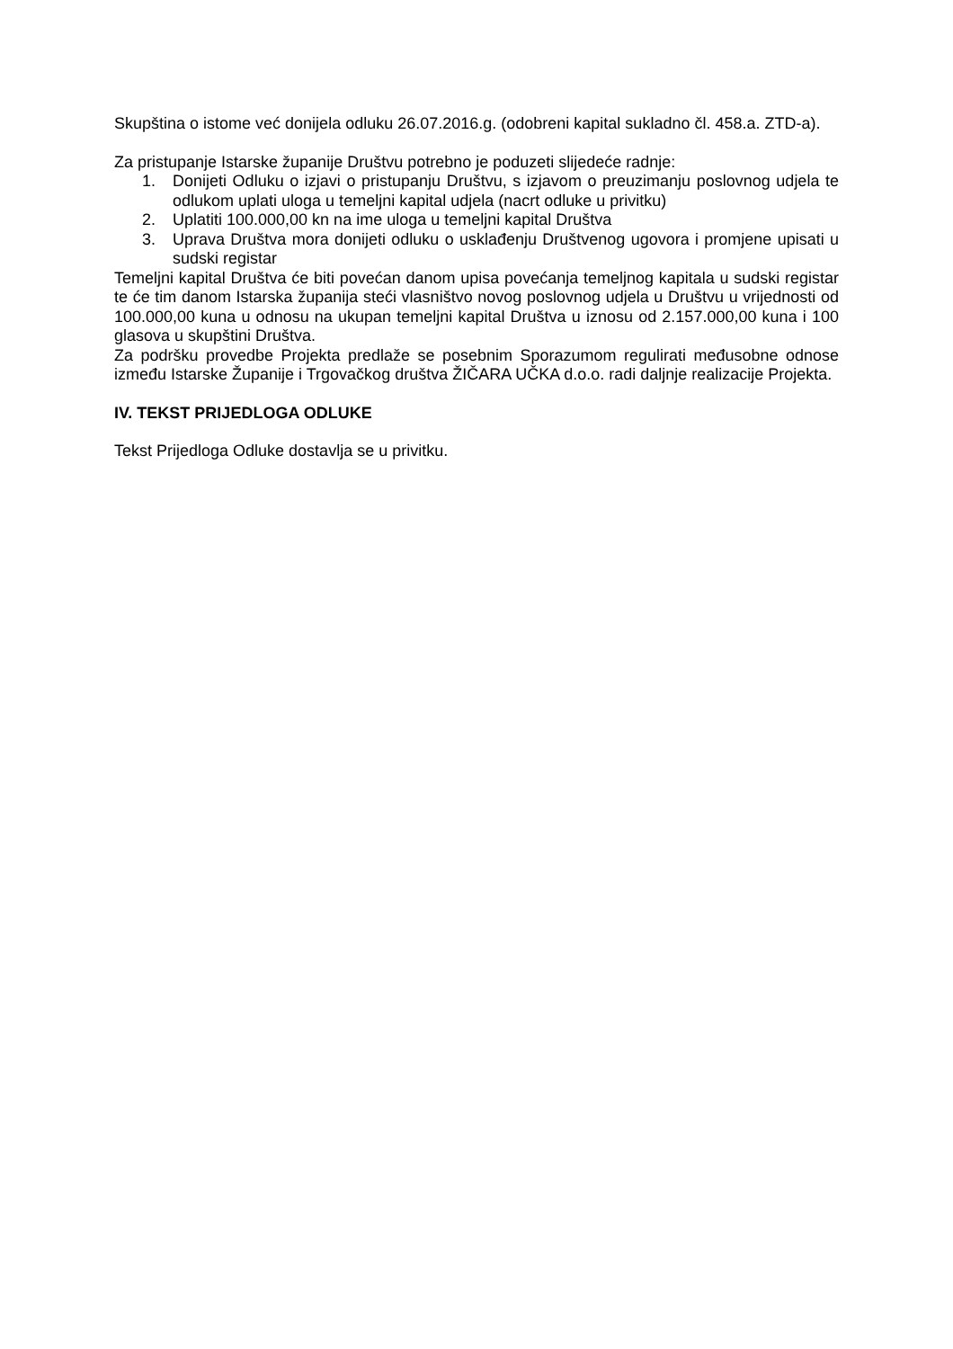Skupština o istome već donijela odluku 26.07.2016.g. (odobreni kapital sukladno čl. 458.a. ZTD-a).
Za pristupanje Istarske županije Društvu potrebno je poduzeti slijedeće radnje:
1. Donijeti Odluku o izjavi o pristupanju Društvu, s izjavom o preuzimanju poslovnog udjela te odlukom uplati uloga u temeljni kapital udjela (nacrt odluke u privitku)
2. Uplatiti 100.000,00 kn na ime uloga u temeljni kapital Društva
3. Uprava Društva mora donijeti odluku o usklađenju Društvenog ugovora i promjene upisati u sudski registar
Temeljni kapital Društva će biti povećan danom upisa povećanja temeljnog kapitala u sudski registar te će tim danom Istarska županija steći vlasništvo novog poslovnog udjela u Društvu u vrijednosti od 100.000,00 kuna u odnosu na ukupan temeljni kapital Društva u iznosu od 2.157.000,00 kuna i 100 glasova u skupštini Društva.
Za podršku provedbe Projekta predlaže se posebnim Sporazumom regulirati međusobne odnose između Istarske Županije i Trgovačkog društva ŽIČARA UČKA d.o.o. radi daljnje realizacije Projekta.
IV. TEKST PRIJEDLOGA ODLUKE
Tekst Prijedloga Odluke dostavlja se u privitku.